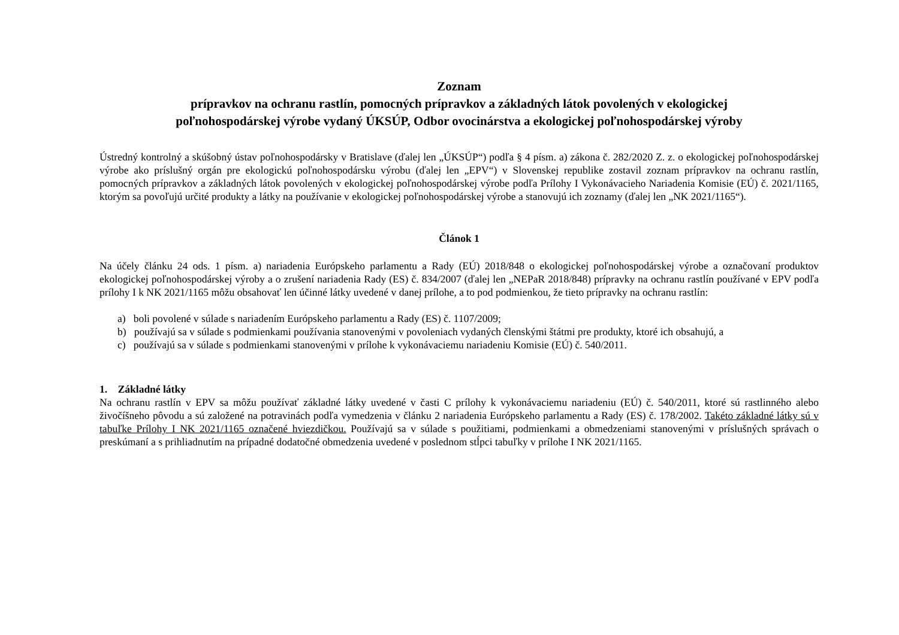Zoznam
prípravkov na ochranu rastlín, pomocných prípravkov a základných látok povolených v ekologickej
poľnohospodárskej výrobe vydaný ÚKSÚP, Odbor ovocinárstva a ekologickej poľnohospodárskej výroby
Ústredný kontrolný a skúšobný ústav poľnohospodársky v Bratislave (ďalej len „ÚKSÚP“) podľa § 4 písm. a) zákona č. 282/2020 Z. z. o ekologickej poľnohospodárskej výrobe ako príslušný orgán pre ekologickú poľnohospodársku výrobu (ďalej len „EPV“) v Slovenskej republike zostavil zoznam prípravkov na ochranu rastlín, pomocných prípravkov a základných látok povolených v ekologickej poľnohospodárskej výrobe podľa Prílohy I Vykonávacieho Nariadenia Komisie (EÚ) č. 2021/1165, ktorým sa povoľujú určité produkty a látky na používanie v ekologickej poľnohospodárskej výrobe a stanovujú ich zoznamy (ďalej len „NK 2021/1165“).
Článok 1
Na účely článku 24 ods. 1 písm. a) nariadenia Európskeho parlamentu a Rady (EÚ) 2018/848 o ekologickej poľnohospodárskej výrobe a označovaní produktov ekologickej poľnohospodárskej výroby a o zrušení nariadenia Rady (ES) č. 834/2007 (ďalej len „NEPaR 2018/848) prípravky na ochranu rastlín používané v EPV podľa prílohy I k NK 2021/1165 môžu obsahovať len účinné látky uvedené v danej prílohe, a to pod podmienkou, že tieto prípravky na ochranu rastlín:
a) boli povolené v súlade s nariadením Európskeho parlamentu a Rady (ES) č. 1107/2009;
b) používajú sa v súlade s podmienkami používania stanovenými v povoleniach vydaných členskými štátmi pre produkty, ktoré ich obsahujú, a
c) používajú sa v súlade s podmienkami stanovenými v prílohe k vykonávaciemu nariadeniu Komisie (EÚ) č. 540/2011.
1. Základné látky
Na ochranu rastlín v EPV sa môžu používať základné látky uvedené v časti C prílohy k vykonávaciemu nariadeniu (EÚ) č. 540/2011, ktoré sú rastlinného alebo živočíšneho pôvodu a sú založené na potravinách podľa vymedzenia v článku 2 nariadenia Európskeho parlamentu a Rady (ES) č. 178/2002. Takéto základné látky sú v tabuľke Prílohy I NK 2021/1165 označené hviezdičkou. Používajú sa v súlade s použitiami, podmienkami a obmedzeniami stanovenými v príslušných správach o preskúmaní a s prihliadnutím na prípadné dodatočné obmedzenia uvedené v poslednom stĺpci tabuľky v prílohe I NK 2021/1165.